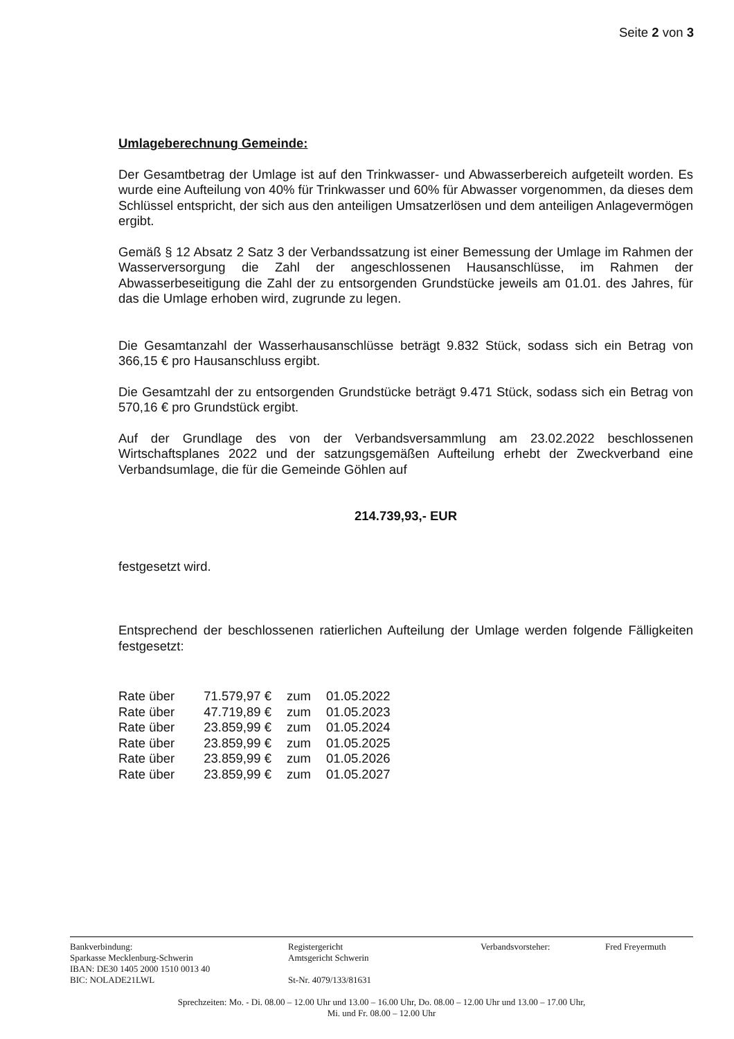Seite 2 von 3
Umlageberechnung Gemeinde:
Der Gesamtbetrag der Umlage ist auf den Trinkwasser- und Abwasserbereich aufgeteilt worden. Es wurde eine Aufteilung von 40% für Trinkwasser und 60% für Abwasser vorgenommen, da dieses dem Schlüssel entspricht, der sich aus den anteiligen Umsatzerlösen und dem anteiligen Anlagevermögen ergibt.
Gemäß § 12 Absatz 2 Satz 3 der Verbandssatzung ist einer Bemessung der Umlage im Rahmen der Wasserversorgung die Zahl der angeschlossenen Hausanschlüsse, im Rahmen der Abwasserbeseitigung die Zahl der zu entsorgenden Grundstücke jeweils am 01.01. des Jahres, für das die Umlage erhoben wird, zugrunde zu legen.
Die Gesamtanzahl der Wasserhausanschlüsse beträgt 9.832 Stück, sodass sich ein Betrag von 366,15 € pro Hausanschluss ergibt.
Die Gesamtzahl der zu entsorgenden Grundstücke beträgt 9.471 Stück, sodass sich ein Betrag von 570,16 € pro Grundstück ergibt.
Auf der Grundlage des von der Verbandsversammlung am 23.02.2022 beschlossenen Wirtschaftsplanes 2022 und der satzungsgemäßen Aufteilung erhebt der Zweckverband eine Verbandsumlage, die für die Gemeinde Göhlen auf
214.739,93,- EUR
festgesetzt wird.
Entsprechend der beschlossenen ratierlichen Aufteilung der Umlage werden folgende Fälligkeiten festgesetzt:
| Rate über | 71.579,97 € | zum | 01.05.2022 |
| Rate über | 47.719,89 € | zum | 01.05.2023 |
| Rate über | 23.859,99 € | zum | 01.05.2024 |
| Rate über | 23.859,99 € | zum | 01.05.2025 |
| Rate über | 23.859,99 € | zum | 01.05.2026 |
| Rate über | 23.859,99 € | zum | 01.05.2027 |
Bankverbindung:
Sparkasse Mecklenburg-Schwerin
IBAN: DE30 1405 2000 1510 0013 40
BIC: NOLADE21LWL
Registergericht
Amtsgericht Schwerin
St-Nr. 4079/133/81631
Verbandsvorsteher: Fred Freyermuth
Sprechzeiten: Mo. - Di. 08.00 – 12.00 Uhr und 13.00 – 16.00 Uhr, Do. 08.00 – 12.00 Uhr und 13.00 – 17.00 Uhr,
Mi. und Fr. 08.00 – 12.00 Uhr